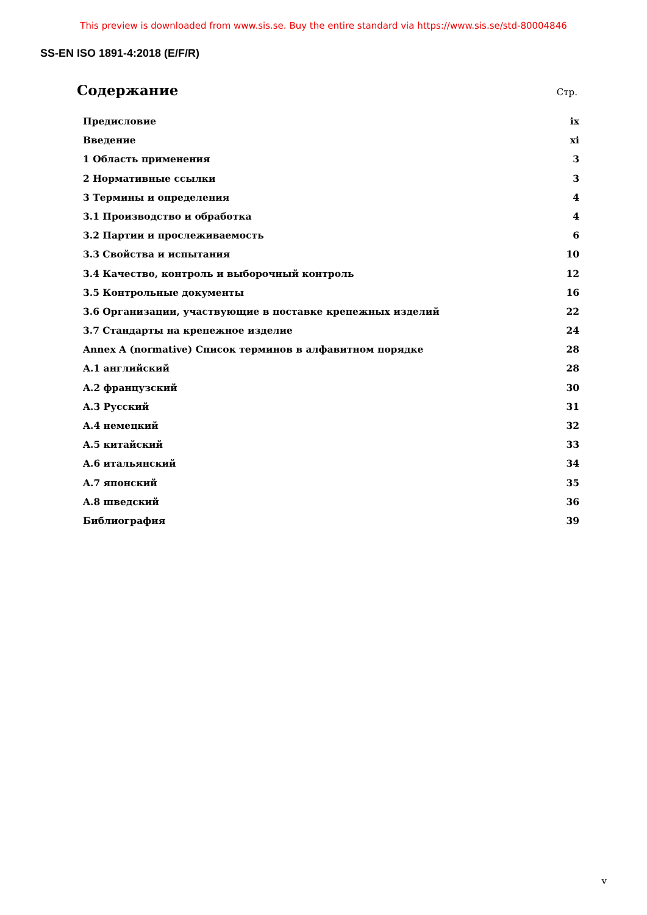This preview is downloaded from www.sis.se. Buy the entire standard via https://www.sis.se/std-80004846
SS-EN ISO 1891-4:2018 (E/F/R)
Содержание
Стр.
Предисловие ix
Введение xi
1 Область применения 3
2 Нормативные ссылки 3
3 Термины и определения 4
3.1 Производство и обработка 4
3.2 Партии и прослеживаемость 6
3.3 Свойства и испытания 10
3.4 Качество, контроль и выборочный контроль 12
3.5 Контрольные документы 16
3.6 Организации, участвующие в поставке крепежных изделий 22
3.7 Стандарты на крепежное изделие 24
Annex A (normative) Список терминов в алфавитном порядке 28
A.1 английский 28
A.2 французский 30
A.3 Русский 31
A.4 немецкий 32
A.5 китайский 33
A.6 итальянский 34
A.7 японский 35
A.8 шведский 36
Библиография 39
v